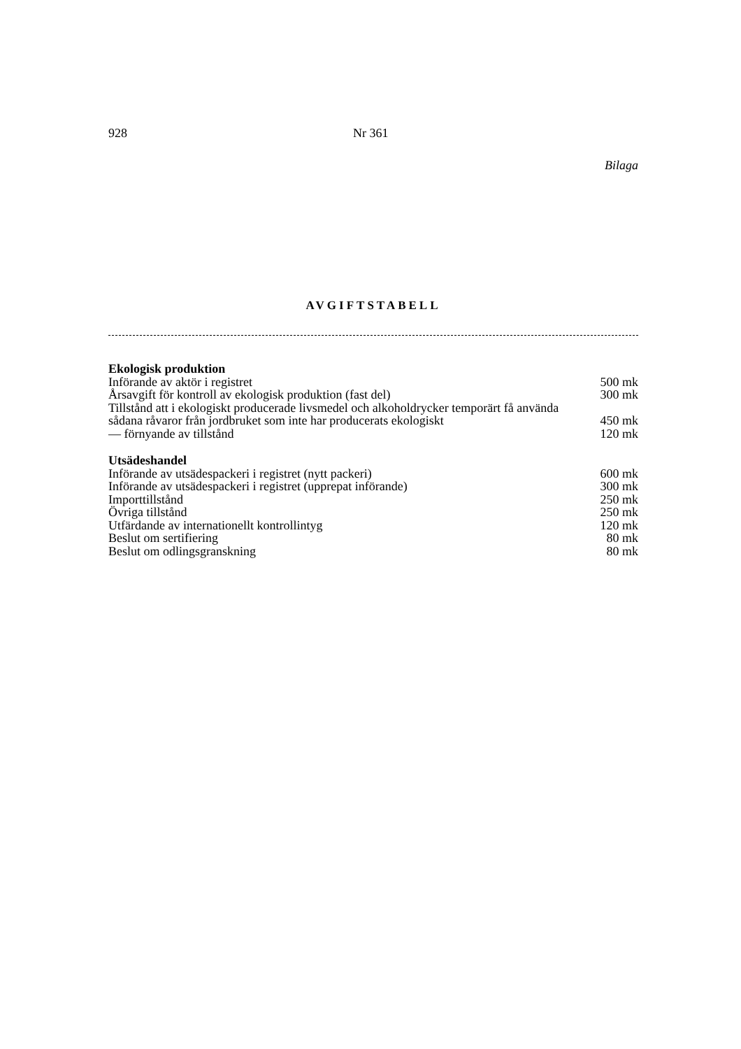928 Nr 361
Bilaga
AVGIFTSTABELL
| Ekologisk produktion | |
| --- | --- |
| Införande av aktör i registret | 500 mk |
| Årsavgift för kontroll av ekologisk produktion (fast del) | 300 mk |
| Tillstånd att i ekologiskt producerade livsmedel och alkoholdrycker temporärt få använda sådana råvaror från jordbruket som inte har producerats ekologiskt | 450 mk |
| — förnyande av tillstånd | 120 mk |
| Utsädeshandel | |
| Införande av utsädespackeri i registret (nytt packeri) | 600 mk |
| Införande av utsädespackeri i registret (upprepat införande) | 300 mk |
| Importtillstånd | 250 mk |
| Övriga tillstånd | 250 mk |
| Utfärdande av internationellt kontrollintyg | 120 mk |
| Beslut om sertifiering | 80 mk |
| Beslut om odlingsgranskning | 80 mk |